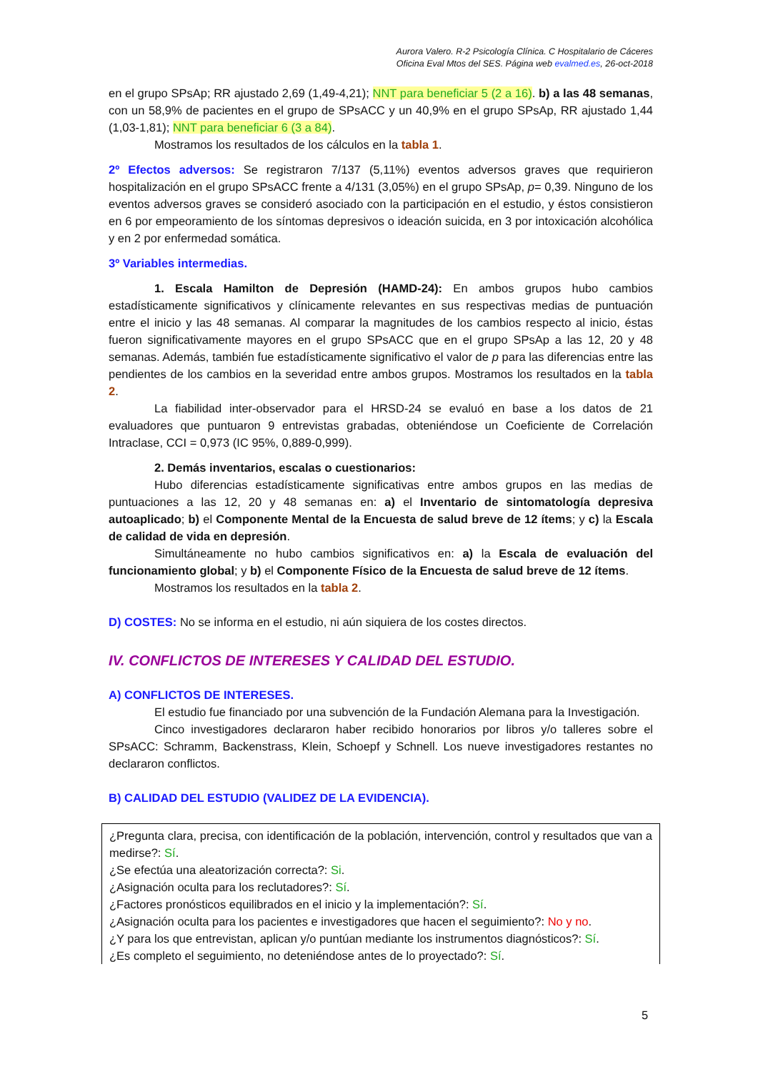Aurora Valero. R-2 Psicología Clínica. C Hospitalario de Cáceres
Oficina Eval Mtos del SES. Página web evalmed.es, 26-oct-2018
en el grupo SPsAp; RR ajustado 2,69 (1,49-4,21); NNT para beneficiar 5 (2 a 16). b) a las 48 semanas, con un 58,9% de pacientes en el grupo de SPsACC y un 40,9% en el grupo SPsAp, RR ajustado 1,44 (1,03-1,81); NNT para beneficiar 6 (3 a 84).
Mostramos los resultados de los cálculos en la tabla 1.
2º Efectos adversos: Se registraron 7/137 (5,11%) eventos adversos graves que requirieron hospitalización en el grupo SPsACC frente a 4/131 (3,05%) en el grupo SPsAp, p= 0,39. Ninguno de los eventos adversos graves se consideró asociado con la participación en el estudio, y éstos consistieron en 6 por empeoramiento de los síntomas depresivos o ideación suicida, en 3 por intoxicación alcohólica y en 2 por enfermedad somática.
3º Variables intermedias.
1. Escala Hamilton de Depresión (HAMD-24): En ambos grupos hubo cambios estadísticamente significativos y clínicamente relevantes en sus respectivas medias de puntuación entre el inicio y las 48 semanas. Al comparar la magnitudes de los cambios respecto al inicio, éstas fueron significativamente mayores en el grupo SPsACC que en el grupo SPsAp a las 12, 20 y 48 semanas. Además, también fue estadísticamente significativo el valor de p para las diferencias entre las pendientes de los cambios en la severidad entre ambos grupos. Mostramos los resultados en la tabla 2.
La fiabilidad inter-observador para el HRSD-24 se evaluó en base a los datos de 21 evaluadores que puntuaron 9 entrevistas grabadas, obteniéndose un Coeficiente de Correlación Intraclase, CCI = 0,973 (IC 95%, 0,889-0,999).
2. Demás inventarios, escalas o cuestionarios:
Hubo diferencias estadísticamente significativas entre ambos grupos en las medias de puntuaciones a las 12, 20 y 48 semanas en: a) el Inventario de sintomatología depresiva autoaplicado; b) el Componente Mental de la Encuesta de salud breve de 12 ítems; y c) la Escala de calidad de vida en depresión.
Simultáneamente no hubo cambios significativos en: a) la Escala de evaluación del funcionamiento global; y b) el Componente Físico de la Encuesta de salud breve de 12 ítems.
Mostramos los resultados en la tabla 2.
D) COSTES: No se informa en el estudio, ni aún siquiera de los costes directos.
IV. CONFLICTOS DE INTERESES Y CALIDAD DEL ESTUDIO.
A) CONFLICTOS DE INTERESES.
El estudio fue financiado por una subvención de la Fundación Alemana para la Investigación.
Cinco investigadores declararon haber recibido honorarios por libros y/o talleres sobre el SPsACC: Schramm, Backenstrass, Klein, Schoepf y Schnell. Los nueve investigadores restantes no declararon conflictos.
B) CALIDAD DEL ESTUDIO (VALIDEZ DE LA EVIDENCIA).
¿Pregunta clara, precisa, con identificación de la población, intervención, control y resultados que van a medirse?: Sí.
¿Se efectúa una aleatorización correcta?: Si.
¿Asignación oculta para los reclutadores?: Sí.
¿Factores pronósticos equilibrados en el inicio y la implementación?: Sí.
¿Asignación oculta para los pacientes e investigadores que hacen el seguimiento?: No y no.
¿Y para los que entrevistan, aplican y/o puntúan mediante los instrumentos diagnósticos?: Sí.
¿Es completo el seguimiento, no deteniéndose antes de lo proyectado?: Sí.
5